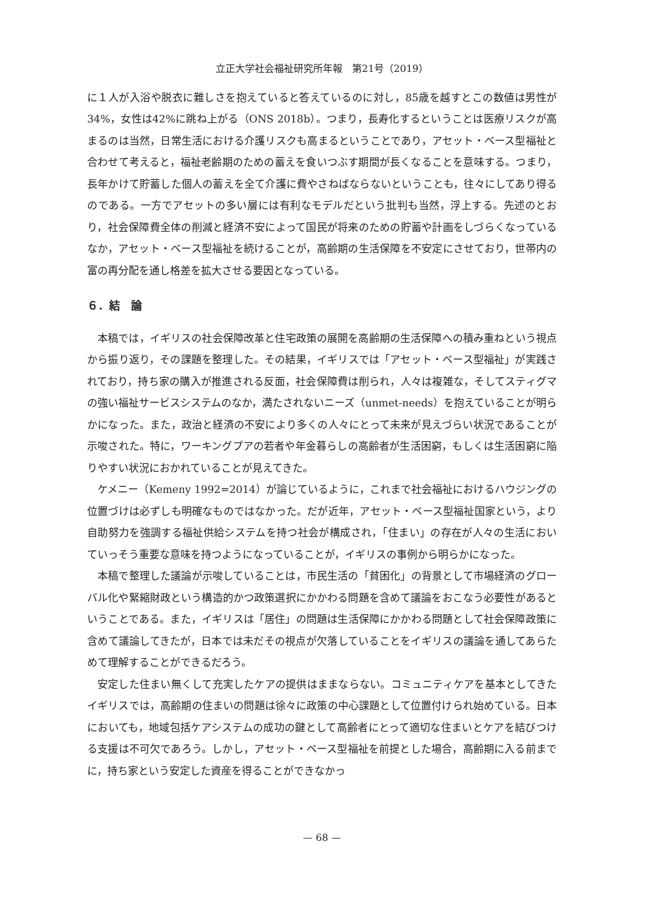立正大学社会福祉研究所年報　第21号（2019）
に１人が入浴や脱衣に難しさを抱えていると答えているのに対し，85歳を越すとこの数値は男性が34%，女性は42%に跳ね上がる（ONS 2018b）。つまり，長寿化するということは医療リスクが高まるのは当然，日常生活における介護リスクも高まるということであり，アセット・ベース型福祉と合わせて考えると，福祉老齢期のための蓄えを食いつぶす期間が長くなることを意味する。つまり，長年かけて貯蓄した個人の蓄えを全て介護に費やさねばならないということも，往々にしてあり得るのである。一方でアセットの多い層には有利なモデルだという批判も当然，浮上する。先述のとおり，社会保障費全体の削減と経済不安によって国民が将来のための貯蓄や計画をしづらくなっているなか，アセット・ベース型福祉を続けることが，高齢期の生活保障を不安定にさせており，世帯内の富の再分配を通し格差を拡大させる要因となっている。
６．結　論
本稿では，イギリスの社会保障改革と住宅政策の展開を高齢期の生活保障への積み重ねという視点から振り返り，その課題を整理した。その結果，イギリスでは「アセット・ベース型福祉」が実践されており，持ち家の購入が推進される反面，社会保障費は削られ，人々は複雑な，そしてスティグマの強い福祉サービスシステムのなか，満たされないニーズ（unmet-needs）を抱えていることが明らかになった。また，政治と経済の不安により多くの人々にとって未来が見えづらい状況であることが示唆された。特に，ワーキングプアの若者や年金暮らしの高齢者が生活困窮，もしくは生活困窮に陥りやすい状況におかれていることが見えてきた。
ケメニー（Kemeny 1992=2014）が論じているように，これまで社会福祉におけるハウジングの位置づけは必ずしも明確なものではなかった。だが近年，アセット・ベース型福祉国家という，より自助努力を強調する福祉供給システムを持つ社会が構成され，「住まい」の存在が人々の生活においていっそう重要な意味を持つようになっていることが，イギリスの事例から明らかになった。
本稿で整理した議論が示唆していることは，市民生活の「貧困化」の背景として市場経済のグローバル化や緊縮財政という構造的かつ政策選択にかかわる問題を含めて議論をおこなう必要性があるということである。また，イギリスは「居住」の問題は生活保障にかかわる問題として社会保障政策に含めて議論してきたが，日本では未だその視点が欠落していることをイギリスの議論を通してあらためて理解することができるだろう。
安定した住まい無くして充実したケアの提供はままならない。コミュニティケアを基本としてきたイギリスでは，高齢期の住まいの問題は徐々に政策の中心課題として位置付けられ始めている。日本においても，地域包括ケアシステムの成功の鍵として高齢者にとって適切な住まいとケアを結びつける支援は不可欠であろう。しかし，アセット・ベース型福祉を前提とした場合，高齢期に入る前までに，持ち家という安定した資産を得ることができなかっ
— 68 —